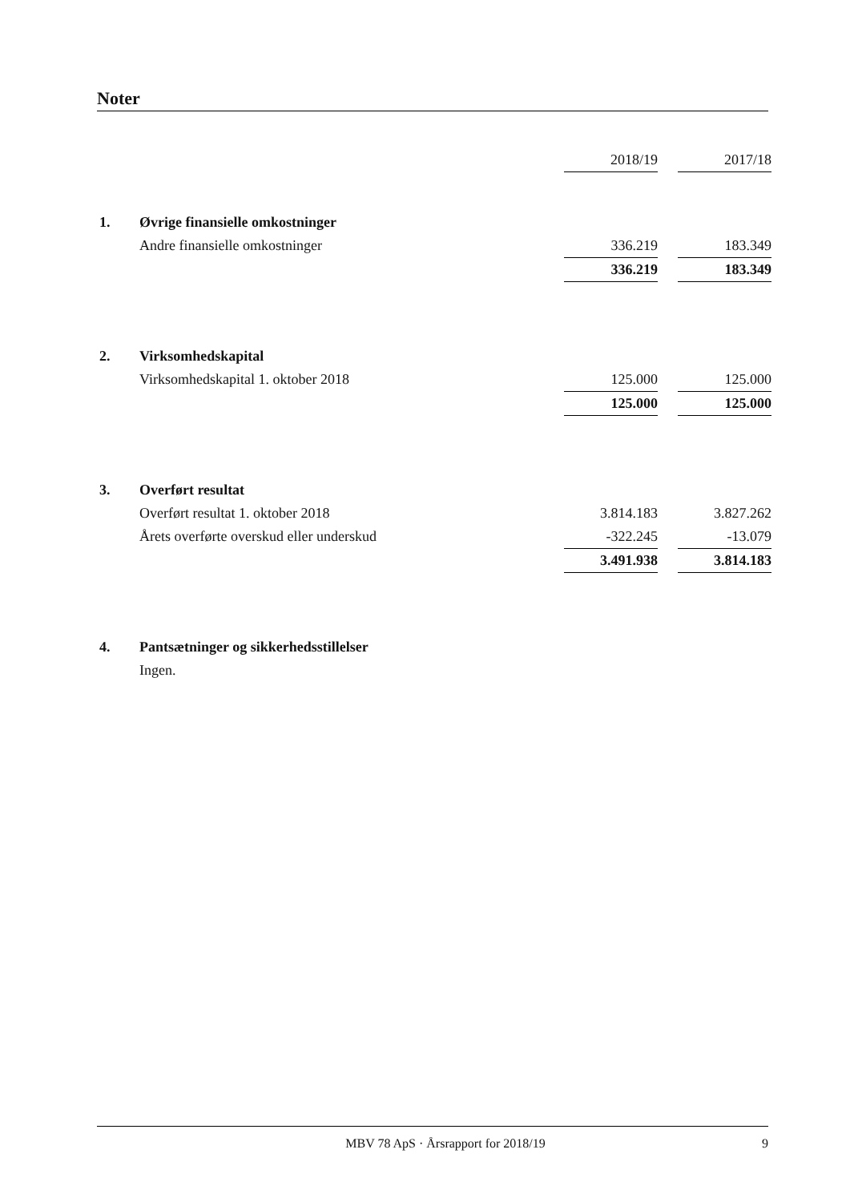Noter
| | | 2018/19 | | 2017/18 |
| 1. | Øvrige finansielle omkostninger | | | |
| | Andre finansielle omkostninger | 336.219 | | 183.349 |
| | | 336.219 | | 183.349 |
| 2. | Virksomhedskapital | | | |
| | Virksomhedskapital 1. oktober 2018 | 125.000 | | 125.000 |
| | | 125.000 | | 125.000 |
| 3. | Overført resultat | | | |
| | Overført resultat 1. oktober 2018 | 3.814.183 | | 3.827.262 |
| | Årets overførte overskud eller underskud | -322.245 | | -13.079 |
| | | 3.491.938 | | 3.814.183 |
| 4. | Pantsætninger og sikkerhedsstillelser | | | |
| | Ingen. | | | |
MBV 78 ApS · Årsrapport for 2018/19 9